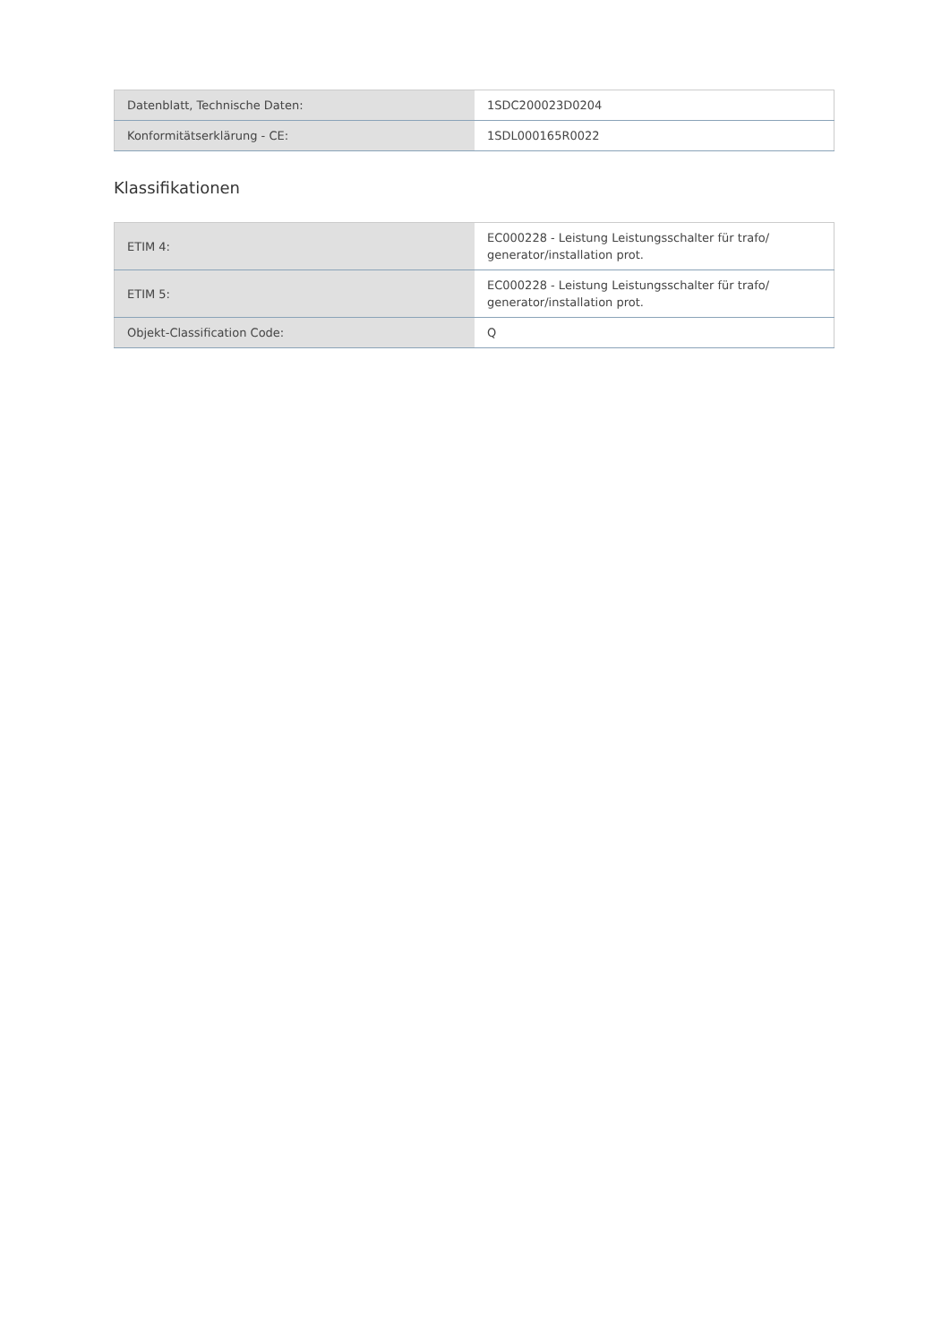| Datenblatt, Technische Daten: | 1SDC200023D0204 |
| Konformitätserklärung - CE: | 1SDL000165R0022 |
Klassifikationen
| ETIM 4: | EC000228 - Leistung Leistungsschalter für trafo/ generator/installation prot. |
| ETIM 5: | EC000228 - Leistung Leistungsschalter für trafo/ generator/installation prot. |
| Objekt-Classification Code: | Q |